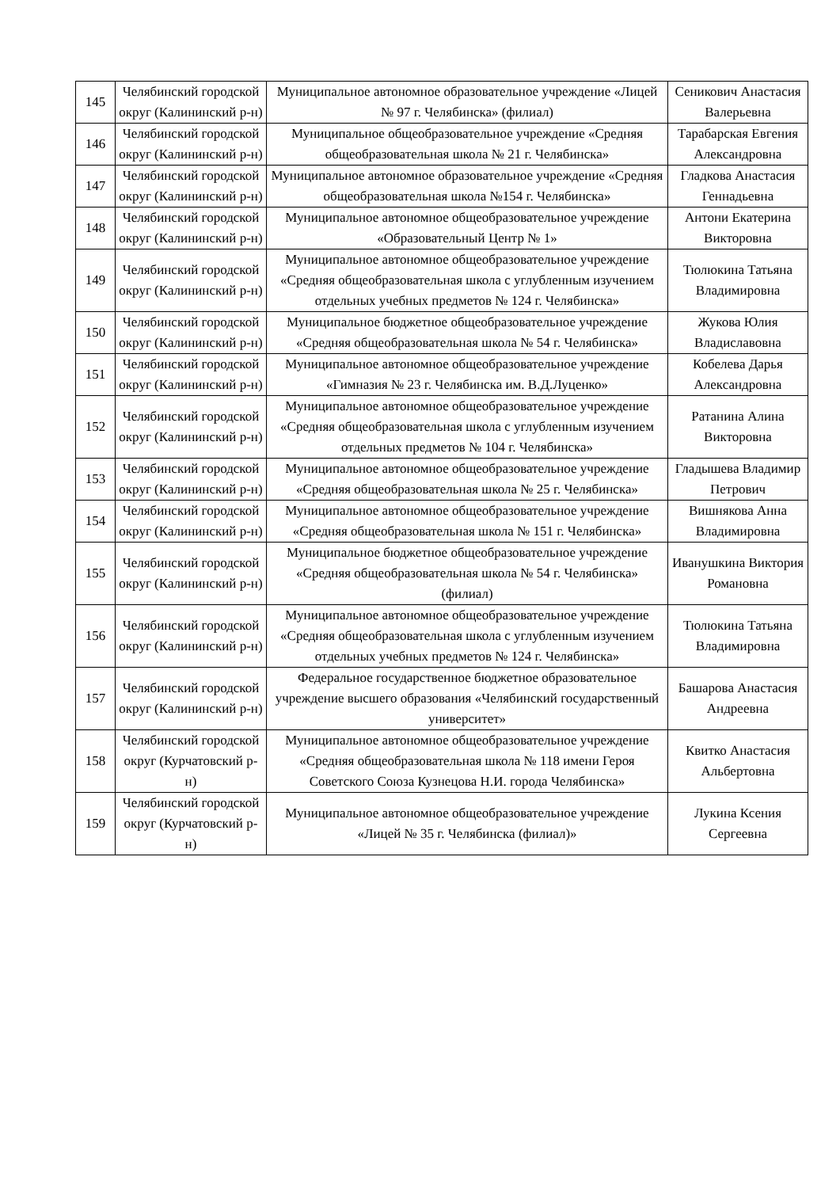| 145 | Челябинский городской округ (Калининский р-н) | Муниципальное автономное образовательное учреждение «Лицей № 97 г. Челябинска» (филиал) | Сеникович Анастасия Валерьевна |
| 146 | Челябинский городской округ (Калининский р-н) | Муниципальное общеобразовательное учреждение «Средняя общеобразовательная школа № 21 г. Челябинска» | Тарабарская Евгения Александровна |
| 147 | Челябинский городской округ (Калининский р-н) | Муниципальное автономное образовательное учреждение «Средняя общеобразовательная школа №154 г. Челябинска» | Гладкова Анастасия Геннадьевна |
| 148 | Челябинский городской округ (Калининский р-н) | Муниципальное автономное общеобразовательное учреждение «Образовательный Центр № 1» | Антони Екатерина Викторовна |
| 149 | Челябинский городской округ (Калининский р-н) | Муниципальное автономное общеобразовательное учреждение «Средняя общеобразовательная школа с углубленным изучением отдельных учебных предметов № 124 г. Челябинска» | Тюлюкина Татьяна Владимировна |
| 150 | Челябинский городской округ (Калининский р-н) | Муниципальное бюджетное общеобразовательное учреждение «Средняя общеобразовательная школа № 54 г. Челябинска» | Жукова Юлия Владиславовна |
| 151 | Челябинский городской округ (Калининский р-н) | Муниципальное автономное общеобразовательное учреждение «Гимназия № 23 г. Челябинска им. В.Д.Луценко» | Кобелева Дарья Александровна |
| 152 | Челябинский городской округ (Калининский р-н) | Муниципальное автономное общеобразовательное учреждение «Средняя общеобразовательная школа с углубленным изучением отдельных предметов № 104 г. Челябинска» | Ратанина Алина Викторовна |
| 153 | Челябинский городской округ (Калининский р-н) | Муниципальное автономное общеобразовательное учреждение «Средняя общеобразовательная школа № 25 г. Челябинска» | Гладышева Владимир Петрович |
| 154 | Челябинский городской округ (Калининский р-н) | Муниципальное автономное общеобразовательное учреждение «Средняя общеобразовательная школа № 151 г. Челябинска» | Вишнякова Анна Владимировна |
| 155 | Челябинский городской округ (Калининский р-н) | Муниципальное бюджетное общеобразовательное учреждение «Средняя общеобразовательная школа № 54 г. Челябинска» (филиал) | Иванушкина Виктория Романовна |
| 156 | Челябинский городской округ (Калининский р-н) | Муниципальное автономное общеобразовательное учреждение «Средняя общеобразовательная школа с углубленным изучением отдельных учебных предметов № 124 г. Челябинска» | Тюлюкина Татьяна Владимировна |
| 157 | Челябинский городской округ (Калининский р-н) | Федеральное государственное бюджетное образовательное учреждение высшего образования «Челябинский государственный университет» | Башарова Анастасия Андреевна |
| 158 | Челябинский городской округ (Курчатовский р-н) | Муниципальное автономное общеобразовательное учреждение «Средняя общеобразовательная школа № 118 имени Героя Советского Союза Кузнецова Н.И. города Челябинска» | Квитко Анастасия Альбертовна |
| 159 | Челябинский городской округ (Курчатовский р-н) | Муниципальное автономное общеобразовательное учреждение «Лицей № 35 г. Челябинска (филиал)» | Лукина Ксения Сергеевна |